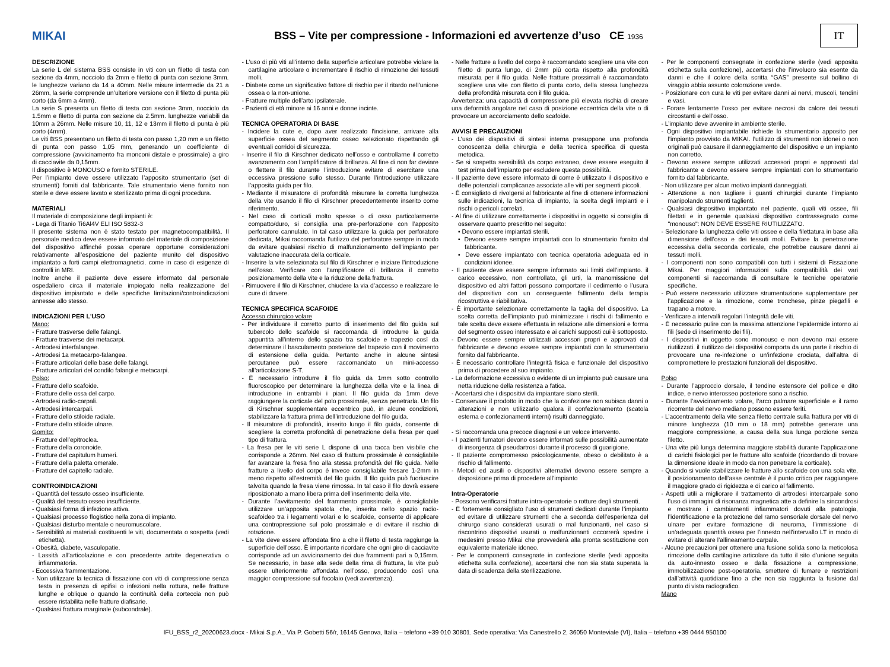MIKAI
BSS – Vite per compressione - Informazioni ed avvertenze d’uso CE 1936
IT
DESCRIZIONE
La serie L del sistema BSS consiste in viti con un filetto di testa con sezione da 4mm, nocciolo da 2mm e filetto di punta con sezione 3mm. le lunghezze variano da 14 a 40mm. Nelle misure intermedie da 21 a 26mm, la serie comprende un’ulteriore versione con il filetto di punta più corto (da 6mm a 4mm).
La serie S presenta un filetto di testa con sezione 3mm, nocciolo da 1.5mm e filetto di punta con sezione da 2.5mm. lunghezze variabili da 10mm a 26mm. Nelle misure 10, 11, 12 e 13mm il filetto di punta è più corto (4mm).
Le viti BSS presentano un filetto di testa con passo 1,20 mm e un filetto di punta con passo 1,05 mm, generando un coefficiente di compressione (avvicinamento fra monconi distale e prossimale) a giro di cacciavite da 0,15mm.
Il dispositivo è MONOUSO e fornito STERILE.
Per l’impianto deve essere utilizzato l’apposito strumentario (set di strumenti) forniti dal fabbricante. Tale strumentario viene fornito non sterile e deve essere lavato e sterilizzato prima di ogni procedura.
MATERIALI
Il materiale di composizione degli impianti è:
- Lega di Titanio Ti6Al4V ELI ISO 5832-3
Il presente sistema non è stato testato per magnetocompatibilità. Il personale medico deve essere informato del materiale di composizione del dispositivo affinché possa operare opportune considerazioni relativamente all’esposizione del paziente munito del dispositivo impiantato a forti campi elettromagnetici. come in caso di esigenze di controlli in MRI.
Inoltre anche il paziente deve essere informato dal personale ospedaliero circa il materiale impiegato nella realizzazione del dispositivo impiantato e delle specifiche limitazioni/controindicazioni annesse allo stesso.
INDICAZIONI PER L'USO
Mano:
- Fratture trasverse delle falangi.
- Fratture trasverse dei metacarpi.
- Artrodesi interfalangee.
- Artrodesi 1a metacarpo-falangea.
- Fratture articolari delle base delle falangi.
- Fratture articolari del condilo falangi e metacarpi.
Polso:
- Fratture dello scafoide.
- Fratture delle ossa del carpo.
- Artrodesi radio-carpali.
- Artrodesi intercarpali.
- Fratture dello stiloide radiale.
- Fratture dello stiloide ulnare.
Gomito:
- Fratture dell’epitroclea.
- Fratture della coronoide.
- Fratture del capitulum humeri.
- Fratture della paletta omerale.
- Fratture del capitello radiale.
CONTROINDICAZIONI
- Quantità del tessuto osseo insufficiente.
- Qualità del tessuto osseo insufficiente.
- Qualsiasi forma di infezione attiva.
- Qualsiasi processo flogistico nella zona di impianto.
- Qualsiasi disturbo mentale o neuromuscolare.
- Sensibilità ai materiali costituenti le viti, documentata o sospetta (vedi etichetta).
- Obesità, diabete, vasculopatie.
- Lassità all’articolazione e con precedente artrite degenerativa o infiammatoria.
- Eccessiva frammentazione.
- Non utilizzare la tecnica di fissazione con viti di compressione senza testa in presenza di epifisi o infezioni nella rottura, nelle fratture lunghe e oblique o quando la continuità della corteccia non può essere ristabilita nelle fratture diafisarie.
- Qualsiasi frattura marginale (subcondrale).
- L’uso di più viti all’interno della superficie articolare potrebbe violare la cartilagine articolare o incrementare il rischio di rimozione dei tessuti molli.
- Diabete come un significativo fattore di rischio per il ritardo nell’unione ossea o la non-unione.
- Fratture multiple dell’arto ipsilaterale.
- Pazienti di età minore ai 16 anni e donne incinte.
TECNICA OPERATORIA DI BASE
- Incidere la cute e, dopo aver realizzato l’incisione, arrivare alla superficie ossea del segmento osseo selezionato rispettando gli eventuali corridoi di sicurezza.
- Inserire il filo di Kirschner dedicato nell’osso e controllarne il corretto avanzamento con l’amplificatore di brillanza. Al fine di non far deviare o flettere il filo durante l’introduzione evitare di esercitare una eccessiva pressione sullo stesso. Durante l’introduzione utilizzare l’apposita guida per filo.
- Mediante il misuratore di profondità misurare la corretta lunghezza della vite usando il filo di Kirschner precedentemente inserito come riferimento.
- Nel caso di corticali molto spesse o di osso particolarmente compatto/duro, si consiglia una pre-perforazione con l’apposito perforatore cannulato. In tal caso utilizzare la guida per perforatore dedicata, Mikai raccomanda l’utilizzo del perforatore sempre in modo da evitare qualsiasi rischio di malfunzionamento dell’impianto per valutazione inaccurata della corticale.
- Inserire la vite selezionata sul filo di Kirschner e iniziare l’introduzione nell’osso. Verificare con l’amplificatore di brillanza il corretto posizionamento della vite e la riduzione della frattura.
- Rimuovere il filo di Kirschner, chiudere la via d’accesso e realizzare le cure di dovere.
TECNICA SPECIFICA SCAFOIDE
Accesso chirurgico volare
- Per individuare il corretto punto di inserimento del filo guida sul tubercolo dello scafoide si raccomanda di introdurre la guida appuntita all’interno dello spazio tra scafoide e trapezio così da determinare il basculamento posteriore del trapezio con il movimento di estensione della guida. Pertanto anche in alcune sintesi percutanee può essere raccomandato un mini-accesso all’articolazione S-T.
- È necessario introdurre il filo guida da 1mm sotto controllo fluoroscopico per determinare la lunghezza della vite e la linea di introduzione in entrambi i piani. Il filo guida da 1mm deve raggiungere la corticale del polo prossimale, senza penetrarla. Un filo di Kirschner supplementare eccentrico può, in alcune condizioni, stabilizzare la frattura prima dell’introduzione del filo guida.
- Il misuratore di profondità, inserito lungo il filo guida, consente di scegliere la corretta profondità di penetrazione della fresa per quel tipo di frattura.
- La fresa per le viti serie L dispone di una tacca ben visibile che corrisponde a 26mm. Nel caso di frattura prossimale è consigliabile far avanzare la fresa fino alla stessa profondità del filo guida. Nelle fratture a livello del corpo è invece consigliabile fresare 1-2mm in meno rispetto all’estremità del filo guida. Il filo guida può fuoriuscire talvolta quando la fresa viene rimossa. In tal caso il filo dovrà essere riposizionato a mano libera prima dell’inserimento della vite.
- Durante l’avvitamento del frammento prossimale, è consigliabile utilizzare un’apposita spatola che, inserita nello spazio radio-scafoideo tra i legamenti volari e lo scafoide, consente di applicare una contropressione sul polo prossimale e di evitare il rischio di rotazione.
- La vite deve essere affondata fino a che il filetto di testa raggiunge la superficie dell’osso. È importante ricordare che ogni giro di cacciavite corrisponde ad un avvicinamento dei due frammenti pari a 0,15mm. Se necessario, in base alla sede della rima di frattura, la vite può essere ulteriormente affondata nell’osso, producendo così una maggior compressione sul focolaio (vedi avvertenza).
- Nelle fratture a livello del corpo è raccomandato scegliere una vite con filetto di punta lungo, di 2mm più corta rispetto alla profondità misurata per il filo guida. Nelle fratture prossimali è raccomandato scegliere una vite con filetto di punta corto, della stessa lunghezza della profondità misurata con il filo guida.
Avvertenza: una capacità di compressione più elevata rischia di creare una deformità angolare nel caso di posizione eccentrica della vite o di provocare un accorciamento dello scafoide.
AVVISI E PRECAUZIONI
- L’uso dei dispositivi di sintesi interna presuppone una profonda conoscenza della chirurgia e della tecnica specifica di questa metodica.
- Se si sospetta sensibilità da corpo estraneo, deve essere eseguito il test prima dell’impianto per escludere questa possibilità.
- Il paziente deve essere informato di come è utilizzato il dispositivo e delle potenziali complicanze associate alle viti per segmenti piccoli.
- È consigliato di rivolgersi al fabbricante al fine di ottenere informazioni sulle indicazioni, la tecnica di impianto, la scelta degli impianti e i rischi o pericoli correlati.
- Al fine di utilizzare correttamente i dispositivi in oggetto si consiglia di osservare quanto prescritto nel seguito:
▪ Devono essere impiantati sterili.
▪ Devono essere sempre impiantati con lo strumentario fornito dal fabbricante.
▪ Deve essere impiantato con tecnica operatoria adeguata ed in condizioni idonee.
- Il paziente deve essere sempre informato sui limiti dell’impianto. il carico eccessivo, non controllato, gli urti, la manomissione del dispositivo ed altri fattori possono comportare il cedimento o l’usura del dispositivo con un conseguente fallimento della terapia ricostruttiva e riabilitativa.
- È importante selezionare correttamente la taglia del dispositivo. La scelta corretta dell’impianto può minimizzare i rischi di fallimento e tale scelta deve essere effettuata in relazione alle dimensioni e forma del segmento osseo interessato e ai carichi supposti cui è sottoposto.
- Devono essere sempre utilizzati accessori propri e approvati dal fabbricante e devono essere sempre impiantati con lo strumentario fornito dal fabbricante.
- È necessario controllare l’integrità fisica e funzionale del dispositivo prima di procedere al suo impianto.
- La deformazione eccessiva o evidente di un impianto può causare una netta riduzione della resistenza a fatica.
- Accertarsi che i dispositivi da impiantare siano sterili.
- Conservare il prodotto in modo che la confezione non subisca danni o alterazioni e non utilizzarlo qualora il confezionamento (scatola esterna e confezionamenti interni) risulti danneggiato.
- Si raccomanda una precoce diagnosi e un veloce intervento.
- I pazienti fumatori devono essere informati sulle possibilità aumentate di insorgenza di pseudartrosi durante il processo di guarigione.
- Il paziente compromesso psicologicamente, obeso o debilitato è a rischio di fallimento.
- Metodi ed ausili o dispositivi alternativi devono essere sempre a disposizione prima di procedere all’impianto
Intra-Operatorie
- Possono verificarsi fratture intra-operatorie o rotture degli strumenti.
- È fortemente consigliato l’uso di strumenti dedicati durante l’impianto ed evitare di utilizzare strumenti che a seconda dell’esperienza del chirurgo siano considerati usurati o mal funzionanti, nel caso si riscontrino dispositivi usurati o malfunzionanti occorrerà spedire i medesimi presso Mikai che provvederà alla pronta sostituzione con equivalente materiale idoneo.
- Per le componenti consegnate in confezione sterile (vedi apposita etichetta sulla confezione), accertarsi che non sia stata superata la data di scadenza della sterilizzazione.
- Per le componenti consegnate in confezione sterile (vedi apposita etichetta sulla confezione), accertarsi che l’involucro sia esente da danni e che il colore della scritta “GAS” presente sul bollino di viraggio abbia assunto colorazione verde.
- Posizionare con cura le viti per evitare danni ai nervi, muscoli, tendini e vasi.
- Forare lentamente l’osso per evitare necrosi da calore dei tessuti circostanti e dell’osso.
- L’impianto deve avvenire in ambiente sterile.
- Ogni dispositivo impiantabile richiede lo strumentario apposito per l’impianto provvisto da MIKAI. l’utilizzo di strumenti non idonei o non originali può causare il danneggiamento del dispositivo e un impianto non corretto.
- Devono essere sempre utilizzati accessori propri e approvati dal fabbricante e devono essere sempre impiantati con lo strumentario fornito dal fabbricante.
- Non utilizzare per alcun motivo impianti danneggiati.
- Attenzione a non tagliare i guanti chirurgici durante l’impianto manipolando strumenti taglienti.
- Qualsiasi dispositivo impiantato nel paziente, quali viti ossee, fili filettati e in generale qualsiasi dispositivo contrassegnato come "monouso": NON DEVE ESSERE RIUTILIZZATO.
- Selezionare la lunghezza delle viti ossee e della filettatura in base alla dimensione dell’osso e dei tessuti molli. Evitare la penetrazione eccessiva della seconda corticale, che potrebbe causare danni ai tessuti molli.
- I componenti non sono compatibili con tutti i sistemi di Fissazione Mikai. Per maggiori informazioni sulla compatibilità dei vari componenti si raccomanda di consultare le tecniche operatorie specifiche.
- Può essere necessario utilizzare strumentazione supplementare per l’applicazione e la rimozione, come tronchese, pinze piegafili e trapano a motore.
- Verificare a intervalli regolari l’integrità delle viti.
- È necessario pulire con la massima attenzione l'epidermide intorno ai fili (sede di inserimento dei fili).
- I dispositivi in oggetto sono monouso e non devono mai essere riutilizzati. il riutilizzo dei dispositivi comporta da una parte il rischio di provocare una re-infezione o un’infezione crociata, dall’altra di compromettere le prestazioni funzionali del dispositivo.
Polso
- Durante l’approccio dorsale, il tendine estensore del pollice e dito indice, e nervo interosseo posteriore sono a rischio.
- Durante l’avvicinamento volare, l’arco palmare superficiale e il ramo ricorrente del nervo mediano possono essere feriti.
- L’accentramento della vite senza filetto centrale sulla frattura per viti di minore lunghezza (10 mm o 18 mm) potrebbe generare una maggiore compressione, a causa della sua lunga porzione senza filetto.
- Una vite più lunga determina maggiore stabilità durante l’applicazione di carichi fisiologici per le fratture allo scafoide (ricordando di trovare la dimensione ideale in modo da non penetrare la corticale).
- Quando si vuole stabilizzare le fratture allo scafoide con una sola vite, il posizionamento dell’asse centrale è il punto critico per raggiungere il maggiore grado di rigidezza e di carico al fallimento.
- Aspetti utili a migliorare il trattamento di artrodesi intercarpale sono l’uso di immagini di risonanza magnetica atte a definire la sincondrosi e mostrare i cambiamenti infiammatori dovuti alla patologia, l’identificazione e la protezione del ramo sensoriale dorsale del nervo ulnare per evitare formazione di neuroma, l’immissione di un’adeguata quantità ossea per l’innesto nell’intervallo LT in modo di evitare di alterare l’allineamento carpale.
- Alcune precauzioni per ottenere una fusione solida sono la meticolosa rimozione della cartilagine articolare da tutto il sito d’unione seguita da auto-innesto osseo e dalla fissazione a compressione, immobilizzazione post-operatoria, smettere di fumare e restrizioni dall’attività quotidiane fino a che non sia raggiunta la fusione dal punto di vista radiografico.
Mano
IFU_BSS_r2_20200623.docx - Mikai S.p.A., Via P. Gobetti 56/r, 16145 Genova, Italia – telefono +39 010 30801. Sede operativa: Via Canestrello 2, 36050 Monteviale (VI), Italia – telefono +39 0444 950100